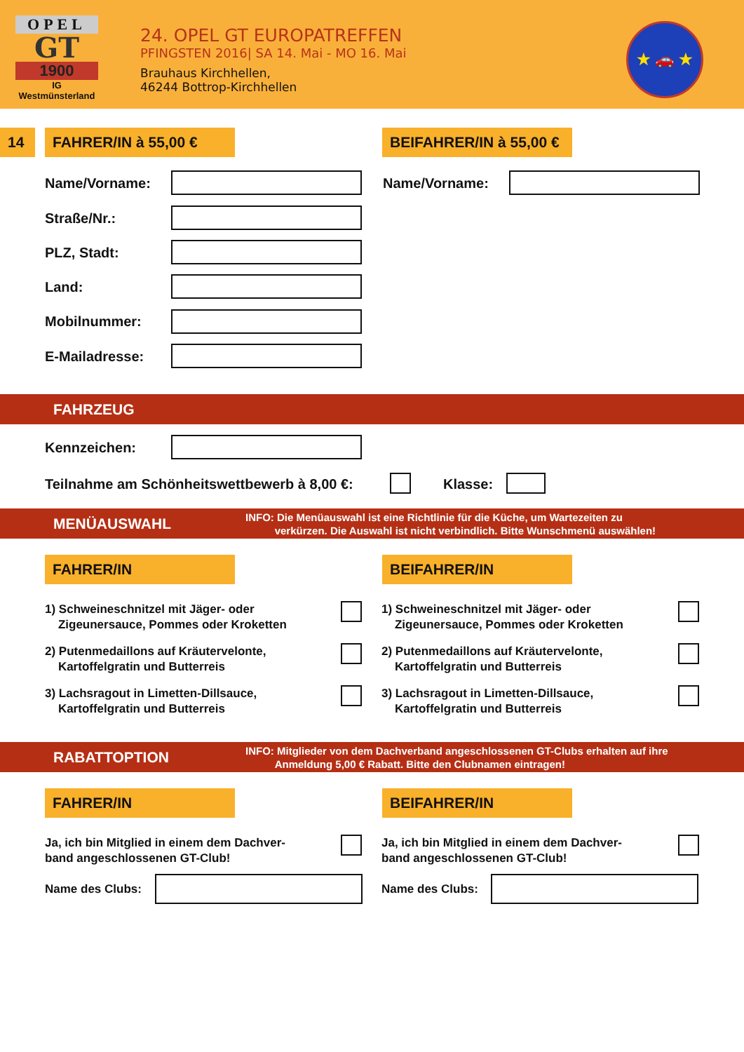OPEL
GT
1900
IG
Westmünsterland
24. OPEL GT EUROPATREFFEN
PFINGSTEN 2016| SA 14. Mai - MO 16. Mai
Brauhaus Kirchhellen,
46244 Bottrop-Kirchhellen
★ 🚗 ★
14 FAHRER/IN à 55,00 €
BEIFAHRER/IN à 55,00 €
Name/Vorname: Name/Vorname:
Straße/Nr.:
PLZ, Stadt:
Land:
Mobilnummer:
E-Mailadresse:
FAHRZEUG
Kennzeichen:
Teilnahme am Schönheitswettbewerb à 8,00 €:
Klasse:
MENÜAUSWAHL
INFO: Die Menüauswahl ist eine Richtlinie für die Küche, um Wartezeiten zu
verkürzen. Die Auswahl ist nicht verbindlich. Bitte Wunschmenü auswählen!
FAHRER/IN BEIFAHRER/IN
1) Schweineschnitzel mit Jäger- oder
Zigeunersauce, Pommes oder Kroketten
1) Schweineschnitzel mit Jäger- oder
Zigeunersauce, Pommes oder Kroketten
2) Putenmedaillons auf Kräutervelonte,
Kartoffelgratin und Butterreis
2) Putenmedaillons auf Kräutervelonte,
Kartoffelgratin und Butterreis
3) Lachsragout in Limetten-Dillsauce,
Kartoffelgratin und Butterreis
3) Lachsragout in Limetten-Dillsauce,
Kartoffelgratin und Butterreis
RABATTOPTION
INFO: Mitglieder von dem Dachverband angeschlossenen GT-Clubs erhalten auf ihre
Anmeldung 5,00 € Rabatt. Bitte den Clubnamen eintragen!
FAHRER/IN BEIFAHRER/IN
Ja, ich bin Mitglied in einem dem Dachver-
band angeschlossenen GT-Club!
Ja, ich bin Mitglied in einem dem Dachver-
band angeschlossenen GT-Club!
Name des Clubs: Name des Clubs: